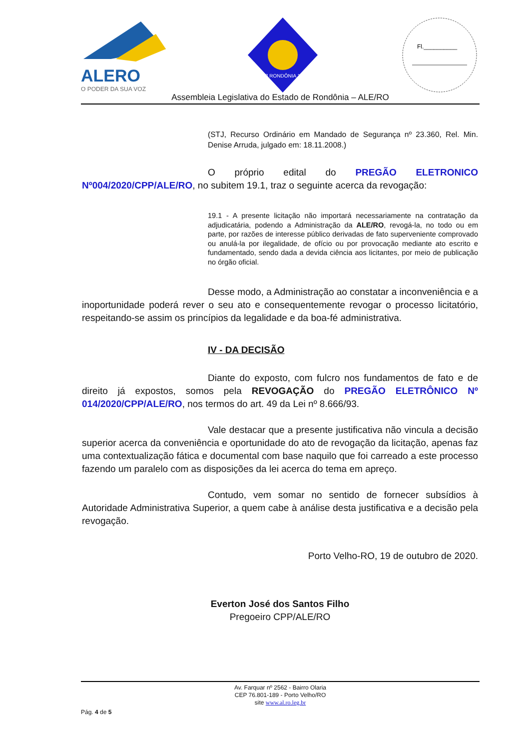ALERO
O PODER DA SUA VOZ
1943 RONDÔNIA 1981
Fl.__________
Assembleia Legislativa do Estado de Rondônia – ALE/RO
(STJ, Recurso Ordinário em Mandado de Segurança nº 23.360, Rel. Min. Denise Arruda, julgado em: 18.11.2008.)
O próprio edital do PREGÃO ELETRONICO Nº004/2020/CPP/ALE/RO, no subitem 19.1, traz o seguinte acerca da revogação:
19.1 - A presente licitação não importará necessariamente na contratação da adjudicatária, podendo a Administração da ALE/RO, revogá-la, no todo ou em parte, por razões de interesse público derivadas de fato superveniente comprovado ou anulá-la por ilegalidade, de ofício ou por provocação mediante ato escrito e fundamentado, sendo dada a devida ciência aos licitantes, por meio de publicação no órgão oficial.
Desse modo, a Administração ao constatar a inconveniência e a inoportunidade poderá rever o seu ato e consequentemente revogar o processo licitatório, respeitando-se assim os princípios da legalidade e da boa-fé administrativa.
IV - DA DECISÃO
Diante do exposto, com fulcro nos fundamentos de fato e de direito já expostos, somos pela REVOGAÇÃO do PREGÃO ELETRÔNICO Nº 014/2020/CPP/ALE/RO, nos termos do art. 49 da Lei nº 8.666/93.
Vale destacar que a presente justificativa não vincula a decisão superior acerca da conveniência e oportunidade do ato de revogação da licitação, apenas faz uma contextualização fática e documental com base naquilo que foi carreado a este processo fazendo um paralelo com as disposições da lei acerca do tema em apreço.
Contudo, vem somar no sentido de fornecer subsídios à Autoridade Administrativa Superior, a quem cabe à análise desta justificativa e a decisão pela revogação.
Porto Velho-RO, 19 de outubro de 2020.
Everton José dos Santos Filho
Pregoeiro CPP/ALE/RO
Av. Farquar nº 2562 - Bairro Olaria
CEP 76.801-189 - Porto Velho/RO
site www.al.ro.leg.br
Pág. 4 de 5